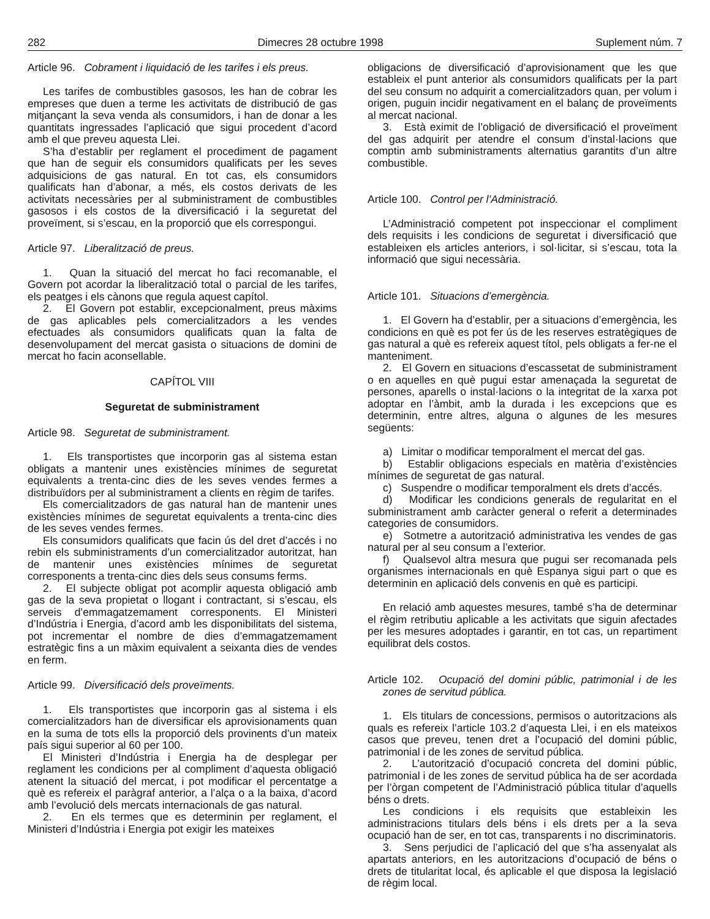282 Dimecres 28 octubre 1998 Suplement núm. 7
Article 96. Cobrament i liquidació de les tarifes i els preus.
Les tarifes de combustibles gasosos, les han de cobrar les empreses que duen a terme les activitats de distribució de gas mitjançant la seva venda als consumidors, i han de donar a les quantitats ingressades l’aplicació que sigui procedent d’acord amb el que preveu aquesta Llei.
S’ha d’establir per reglament el procediment de pagament que han de seguir els consumidors qualificats per les seves adquisicions de gas natural. En tot cas, els consumidors qualificats han d’abonar, a més, els costos derivats de les activitats necessàries per al subministrament de combustibles gasosos i els costos de la diversificació i la seguretat del proveïment, si s’escau, en la proporció que els correspongui.
Article 97. Liberalització de preus.
1. Quan la situació del mercat ho faci recomanable, el Govern pot acordar la liberalització total o parcial de les tarifes, els peatges i els cànons que regula aquest capítol.
2. El Govern pot establir, excepcionalment, preus màxims de gas aplicables pels comercialitzadors a les vendes efectuades als consumidors qualificats quan la falta de desenvolupament del mercat gasista o situacions de domini de mercat ho facin aconsellable.
CAPÍTOL VIII
Seguretat de subministrament
Article 98. Seguretat de subministrament.
1. Els transportistes que incorporin gas al sistema estan obligats a mantenir unes existències mínimes de seguretat equivalents a trenta-cinc dies de les seves vendes fermes a distribuïdors per al subministrament a clients en règim de tarifes.
Els comercialitzadors de gas natural han de mantenir unes existències mínimes de seguretat equivalents a trenta-cinc dies de les seves vendes fermes.
Els consumidors qualificats que facin ús del dret d’accés i no rebin els subministraments d’un comercialitzador autoritzat, han de mantenir unes existències mínimes de seguretat corresponents a trenta-cinc dies dels seus consums ferms.
2. El subjecte obligat pot acomplir aquesta obligació amb gas de la seva propietat o llogant i contractant, si s’escau, els serveis d’emmagatzemament corresponents. El Ministeri d’Indústria i Energia, d’acord amb les disponibilitats del sistema, pot incrementar el nombre de dies d’emmagatzemament estratègic fins a un màxim equivalent a seixanta dies de vendes en ferm.
Article 99. Diversificació dels proveïments.
1. Els transportistes que incorporin gas al sistema i els comercialitzadors han de diversificar els aprovisionaments quan en la suma de tots ells la proporció dels provinents d’un mateix país sigui superior al 60 per 100.
El Ministeri d’Indústria i Energia ha de desplegar per reglament les condicions per al compliment d’aquesta obligació atenent la situació del mercat, i pot modificar el percentatge a què es refereix el paràgraf anterior, a l’alça o a la baixa, d’acord amb l’evolució dels mercats internacionals de gas natural.
2. En els termes que es determinin per reglament, el Ministeri d’Indústria i Energia pot exigir les mateixes
obligacions de diversificació d’aprovisionament que les que estableix el punt anterior als consumidors qualificats per la part del seu consum no adquirit a comercialitzadors quan, per volum i origen, puguin incidir negativament en el balanç de proveïments al mercat nacional.
3. Està eximit de l’obligació de diversificació el proveïment del gas adquirit per atendre el consum d’instal·lacions que comptin amb subministraments alternatius garantits d’un altre combustible.
Article 100. Control per l’Administració.
L’Administració competent pot inspeccionar el compliment dels requisits i les condicions de seguretat i diversificació que estableixen els articles anteriors, i sol·licitar, si s’escau, tota la informació que sigui necessària.
Article 101. Situacions d’emergència.
1. El Govern ha d’establir, per a situacions d’emergència, les condicions en què es pot fer ús de les reserves estratègiques de gas natural a què es refereix aquest títol, pels obligats a fer-ne el manteniment.
2. El Govern en situacions d’escassetat de subministrament o en aquelles en què pugui estar amenaçada la seguretat de persones, aparells o instal·lacions o la integritat de la xarxa pot adoptar en l’àmbit, amb la durada i les excepcions que es determinin, entre altres, alguna o algunes de les mesures següents:
a) Limitar o modificar temporalment el mercat del gas.
b) Establir obligacions especials en matèria d’existències mínimes de seguretat de gas natural.
c) Suspendre o modificar temporalment els drets d’accés.
d) Modificar les condicions generals de regularitat en el subministrament amb caràcter general o referit a determinades categories de consumidors.
e) Sotmetre a autorització administrativa les vendes de gas natural per al seu consum a l’exterior.
f) Qualsevol altra mesura que pugui ser recomanada pels organismes internacionals en què Espanya sigui part o que es determinin en aplicació dels convenis en què es participi.
En relació amb aquestes mesures, també s’ha de determinar el règim retributiu aplicable a les activitats que siguin afectades per les mesures adoptades i garantir, en tot cas, un repartiment equilibrat dels costos.
Article 102. Ocupació del domini públic, patrimonial i de les zones de servitud pública.
1. Els titulars de concessions, permisos o autoritzacions als quals es refereix l’article 103.2 d’aquesta Llei, i en els mateixos casos que preveu, tenen dret a l’ocupació del domini públic, patrimonial i de les zones de servitud pública.
2. L’autorització d’ocupació concreta del domini públic, patrimonial i de les zones de servitud pública ha de ser acordada per l’òrgan competent de l’Administració pública titular d’aquells béns o drets.
Les condicions i els requisits que estableixin les administracions titulars dels béns i els drets per a la seva ocupació han de ser, en tot cas, transparents i no discriminatoris.
3. Sens perjudici de l’aplicació del que s’ha assenyalat als apartats anteriors, en les autoritzacions d’ocupació de béns o drets de titularitat local, és aplicable el que disposa la legislació de règim local.